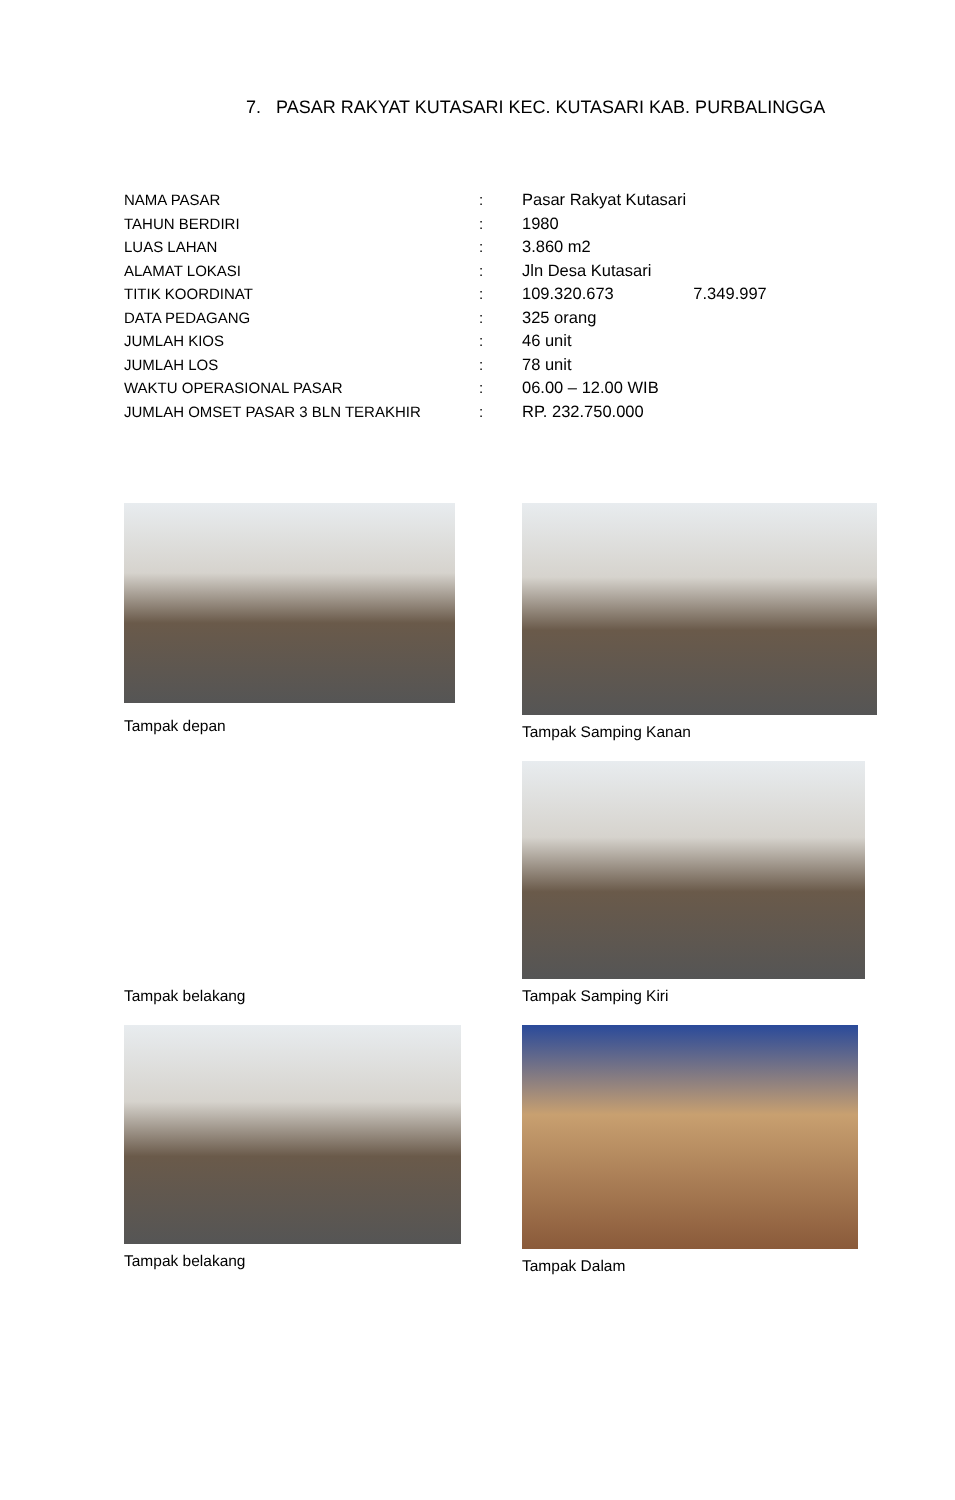7. PASAR RAKYAT KUTASARI KEC. KUTASARI KAB. PURBALINGGA
| NAMA PASAR | : | Pasar Rakyat Kutasari |
| TAHUN BERDIRI | : | 1980 |
| LUAS LAHAN | : | 3.860 m2 |
| ALAMAT LOKASI | : | Jln Desa Kutasari |
| TITIK KOORDINAT | : | 109.320.673 7.349.997 |
| DATA PEDAGANG | : | 325 orang |
| JUMLAH KIOS | : | 46 unit |
| JUMLAH LOS | : | 78 unit |
| WAKTU OPERASIONAL PASAR | : | 06.00 – 12.00 WIB |
| JUMLAH OMSET PASAR 3 BLN TERAKHIR | : | RP. 232.750.000 |
Tampak depan
Tampak Samping Kanan
Tampak belakang
Tampak Samping Kiri
Tampak belakang
Tampak Dalam